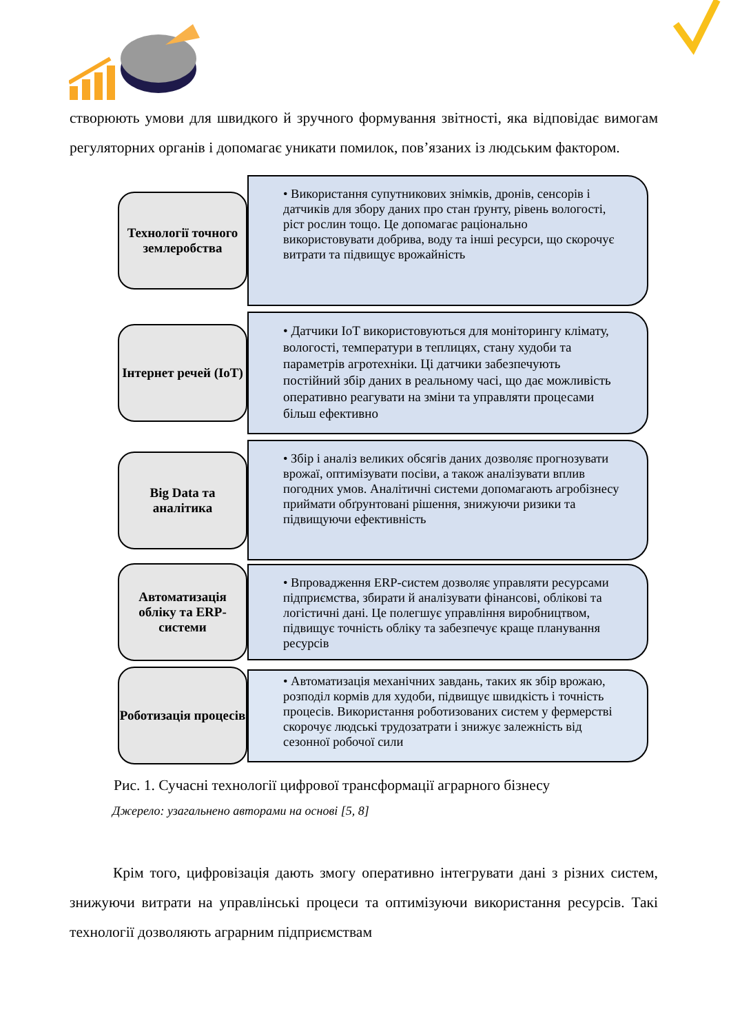створюють умови для швидкого й зручного формування звітності, яка відповідає вимогам регуляторних органів і допомагає уникати помилок, пов’язаних із людським фактором.
Технології точного землеробства
• Використання супутникових знімків, дронів, сенсорів і датчиків для збору даних про стан ґрунту, рівень вологості, ріст рослин тощо. Це допомагає раціонально використовувати добрива, воду та інші ресурси, що скорочує витрати та підвищує врожайність
Інтернет речей (IoT)
• Датчики IoT використовуються для моніторингу клімату, вологості, температури в теплицях, стану худоби та параметрів агротехніки. Ці датчики забезпечують постійний збір даних в реальному часі, що дає можливість оперативно реагувати на зміни та управляти процесами більш ефективно
Big Data та аналітика
• Збір і аналіз великих обсягів даних дозволяє прогнозувати врожаї, оптимізувати посіви, а також аналізувати вплив погодних умов. Аналітичні системи допомагають агробізнесу приймати обґрунтовані рішення, знижуючи ризики та підвищуючи ефективність
Автоматизація обліку та ERP-системи
• Впровадження ERP-систем дозволяє управляти ресурсами підприємства, збирати й аналізувати фінансові, облікові та логістичні дані. Це полегшує управління виробництвом, підвищує точність обліку та забезпечує краще планування ресурсів
Роботизація процесів
• Автоматизація механічних завдань, таких як збір врожаю, розподіл кормів для худоби, підвищує швидкість і точність процесів. Використання роботизованих систем у фермерстві скорочує людські трудозатрати і знижує залежність від сезонної робочої сили
Рис. 1. Сучасні технології цифрової трансформації аграрного бізнесу
Джерело: узагальнено авторами на основі [5, 8]
Крім того, цифровізація дають змогу оперативно інтегрувати дані з різних систем, знижуючи витрати на управлінські процеси та оптимізуючи використання ресурсів. Такі технології дозволяють аграрним підприємствам